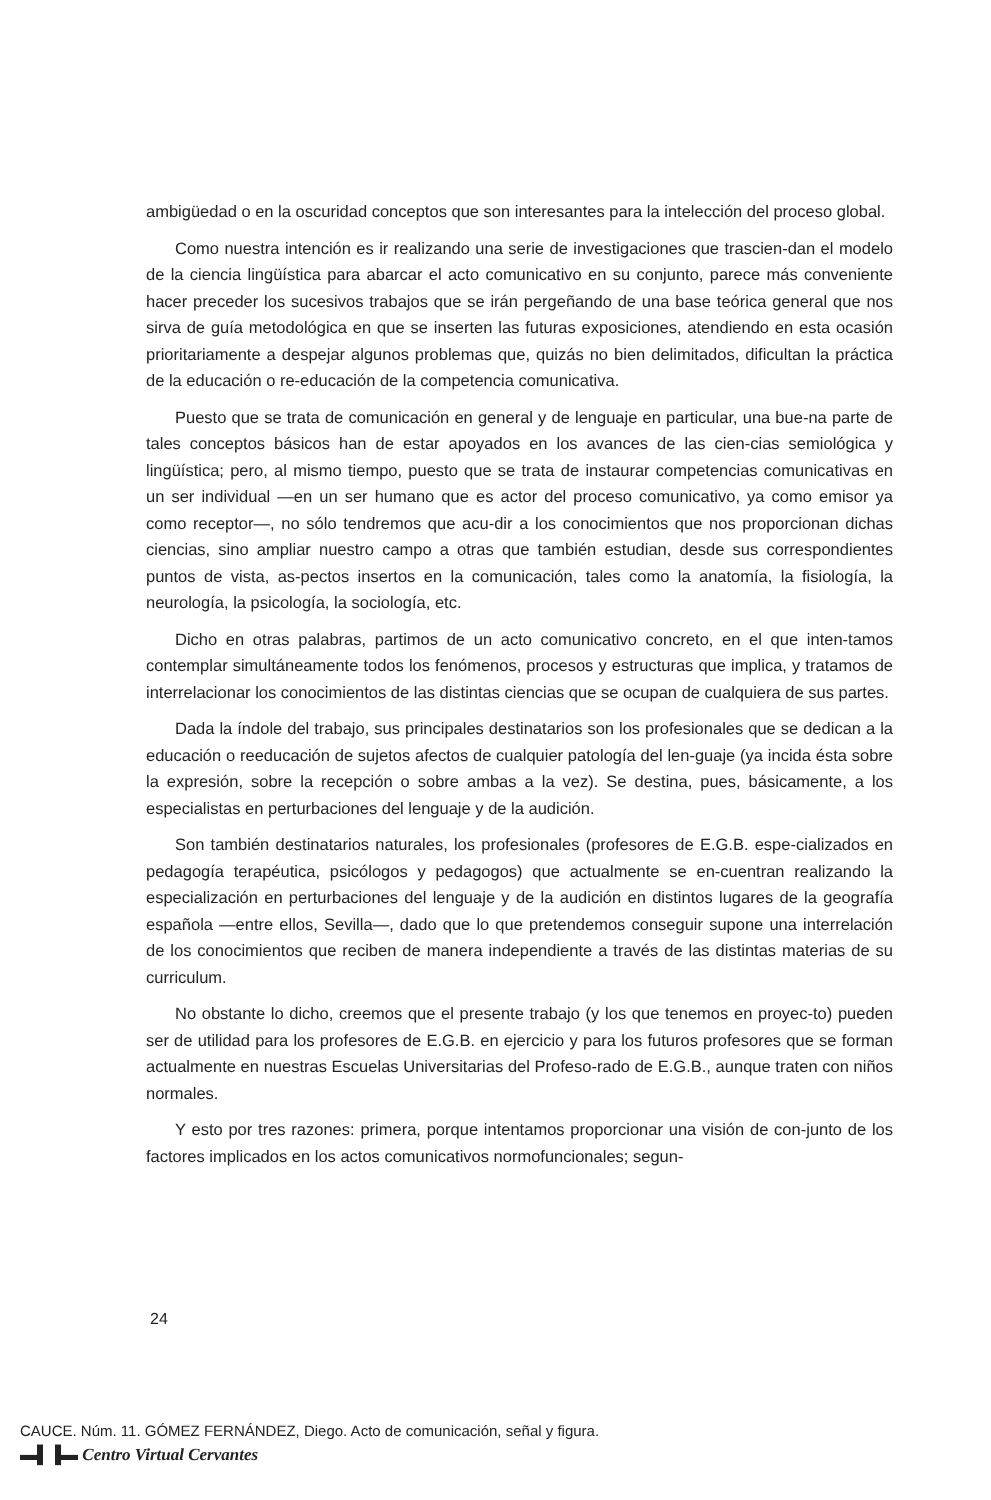ambigüedad o en la oscuridad conceptos que son interesantes para la intelección del proceso global.
Como nuestra intención es ir realizando una serie de investigaciones que trascien-dan el modelo de la ciencia lingüística para abarcar el acto comunicativo en su conjunto, parece más conveniente hacer preceder los sucesivos trabajos que se irán pergeñando de una base teórica general que nos sirva de guía metodológica en que se inserten las futuras exposiciones, atendiendo en esta ocasión prioritariamente a despejar algunos problemas que, quizás no bien delimitados, dificultan la práctica de la educación o re-educación de la competencia comunicativa.
Puesto que se trata de comunicación en general y de lenguaje en particular, una bue-na parte de tales conceptos básicos han de estar apoyados en los avances de las cien-cias semiológica y lingüística; pero, al mismo tiempo, puesto que se trata de instaurar competencias comunicativas en un ser individual —en un ser humano que es actor del proceso comunicativo, ya como emisor ya como receptor—, no sólo tendremos que acu-dir a los conocimientos que nos proporcionan dichas ciencias, sino ampliar nuestro campo a otras que también estudian, desde sus correspondientes puntos de vista, as-pectos insertos en la comunicación, tales como la anatomía, la fisiología, la neurología, la psicología, la sociología, etc.
Dicho en otras palabras, partimos de un acto comunicativo concreto, en el que inten-tamos contemplar simultáneamente todos los fenómenos, procesos y estructuras que implica, y tratamos de interrelacionar los conocimientos de las distintas ciencias que se ocupan de cualquiera de sus partes.
Dada la índole del trabajo, sus principales destinatarios son los profesionales que se dedican a la educación o reeducación de sujetos afectos de cualquier patología del len-guaje (ya incida ésta sobre la expresión, sobre la recepción o sobre ambas a la vez). Se destina, pues, básicamente, a los especialistas en perturbaciones del lenguaje y de la audición.
Son también destinatarios naturales, los profesionales (profesores de E.G.B. espe-cializados en pedagogía terapéutica, psicólogos y pedagogos) que actualmente se en-cuentran realizando la especialización en perturbaciones del lenguaje y de la audición en distintos lugares de la geografía española —entre ellos, Sevilla—, dado que lo que pretendemos conseguir supone una interrelación de los conocimientos que reciben de manera independiente a través de las distintas materias de su curriculum.
No obstante lo dicho, creemos que el presente trabajo (y los que tenemos en proyec-to) pueden ser de utilidad para los profesores de E.G.B. en ejercicio y para los futuros profesores que se forman actualmente en nuestras Escuelas Universitarias del Profeso-rado de E.G.B., aunque traten con niños normales.
Y esto por tres razones: primera, porque intentamos proporcionar una visión de con-junto de los factores implicados en los actos comunicativos normofuncionales; segun-
24
CAUCE. Núm. 11. GÓMEZ FERNÁNDEZ, Diego. Acto de comunicación, señal y figura.
▬▌▐▬ Centro Virtual Cervantes